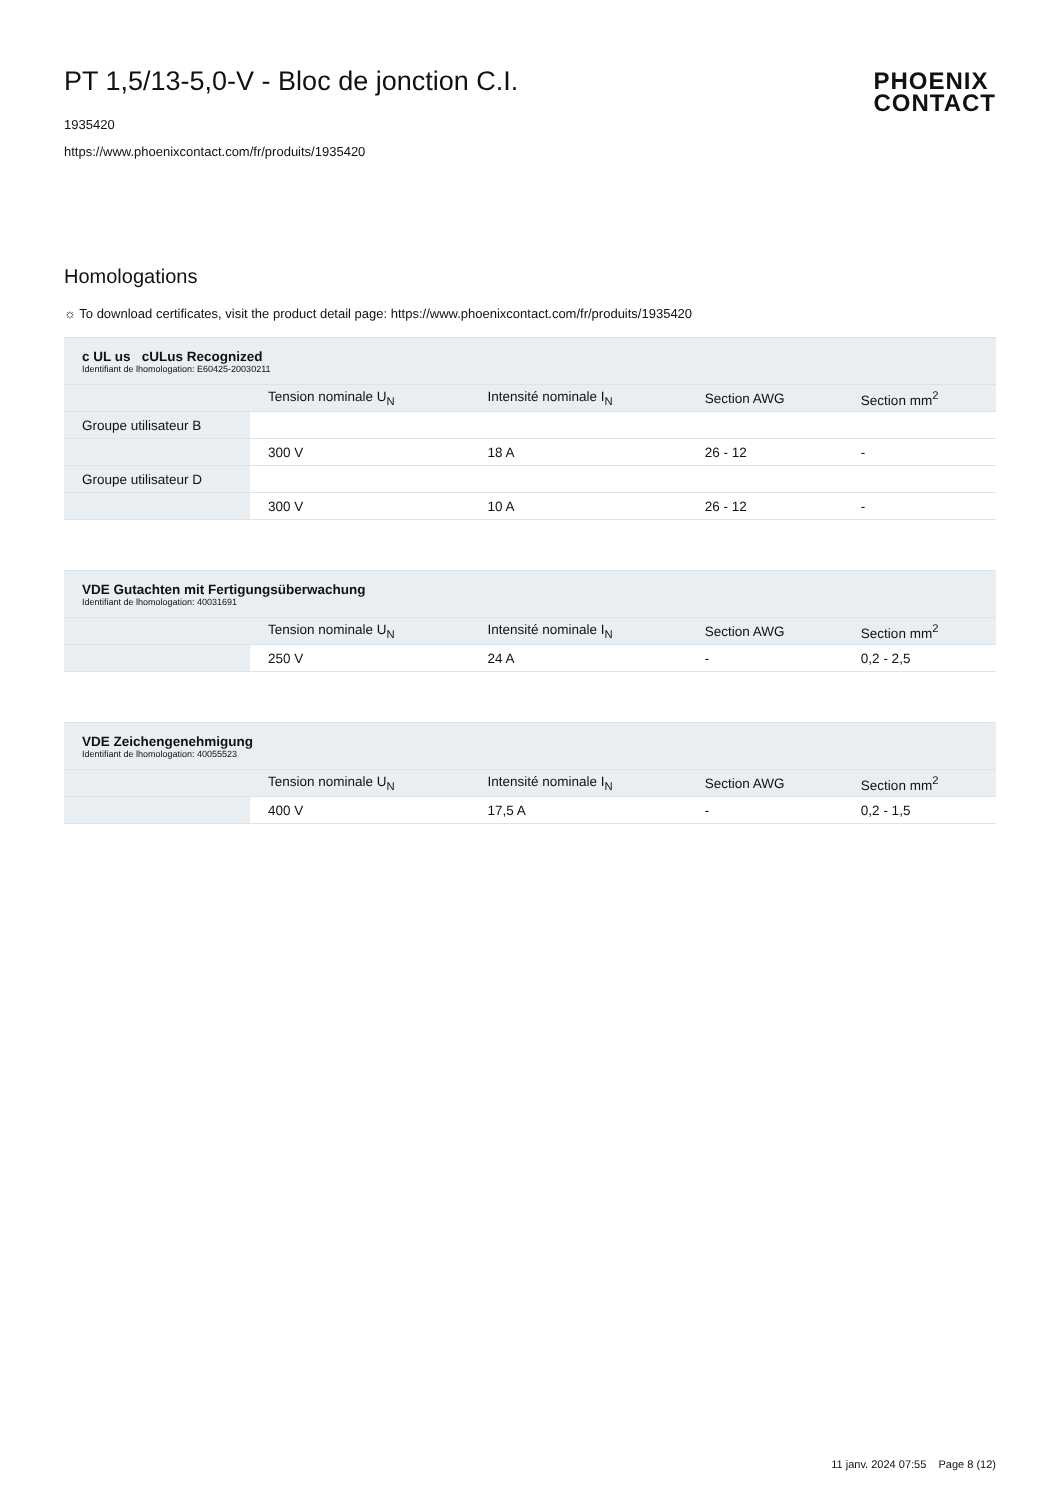PT 1,5/13-5,0-V - Bloc de jonction C.I.
1935420
https://www.phoenixcontact.com/fr/produits/1935420
PHOENIX
CONTACT
Homologations
☼ To download certificates, visit the product detail page: https://www.phoenixcontact.com/fr/produits/1935420
| c UL us cULus Recognized Identifiant de lhomologation: E60425-20030211 | | | | |
| | Tension nominale U<sub>N</sub> | Intensité nominale I<sub>N</sub> | Section AWG | Section mm<sup>2</sup> |
| Groupe utilisateur B | | | | |
| | 300 V | 18 A | 26 - 12 | - |
| Groupe utilisateur D | | | | |
| | 300 V | 10 A | 26 - 12 | - |
| VDE Gutachten mit Fertigungsüberwachung Identifiant de lhomologation: 40031691 | | | | |
| | Tension nominale U<sub>N</sub> | Intensité nominale I<sub>N</sub> | Section AWG | Section mm<sup>2</sup> |
| | 250 V | 24 A | - | 0,2 - 2,5 |
| VDE Zeichengenehmigung Identifiant de lhomologation: 40055523 | | | | |
| | Tension nominale U<sub>N</sub> | Intensité nominale I<sub>N</sub> | Section AWG | Section mm<sup>2</sup> |
| | 400 V | 17,5 A | - | 0,2 - 1,5 |
11 janv. 2024 07:55 Page 8 (12)